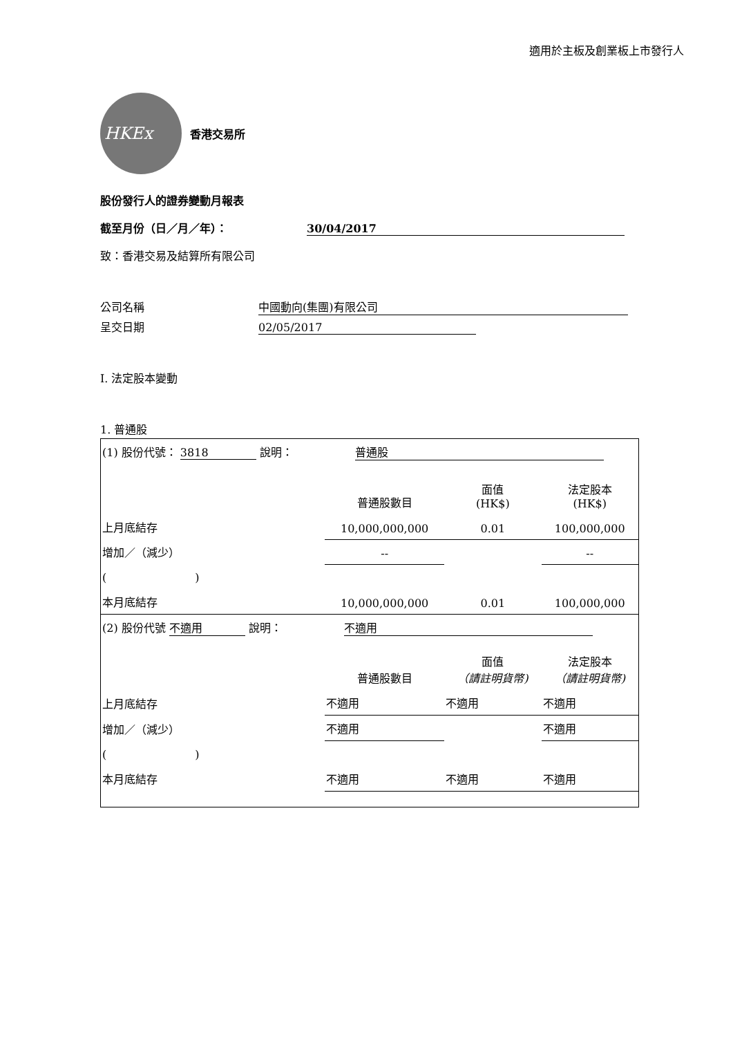適用於主板及創業板上市發行人
HKEx
香港交易所
股份發行人的證券變動月報表
截至月份（日／月／年）： 30/04/2017
致：香港交易及結算所有限公司
公司名稱 中國動向(集團)有限公司
呈交日期 02/05/2017
I. 法定股本變動
1. 普通股
| (1) 股份代號： 3818 說明： 普通股 | | | |
| | 普通股數目 | 面值 (HK$) | 法定股本 (HK$) |
| 上月底結存 | 10,000,000,000 | 0.01 | 100,000,000 |
| 增加／（減少） | -- | | -- |
| ( ) | | | |
| 本月底結存 | 10,000,000,000 | 0.01 | 100,000,000 |
| (2) 股份代號 不適用 說明： 不適用 | | | |
| | 普通股數目 | 面值 （請註明貨幣) | 法定股本 （請註明貨幣) |
| 上月底結存 | 不適用 | 不適用 | 不適用 |
| 增加／（減少） | 不適用 | | 不適用 |
| ( ) | | | |
| 本月底結存 | 不適用 | 不適用 | 不適用 |